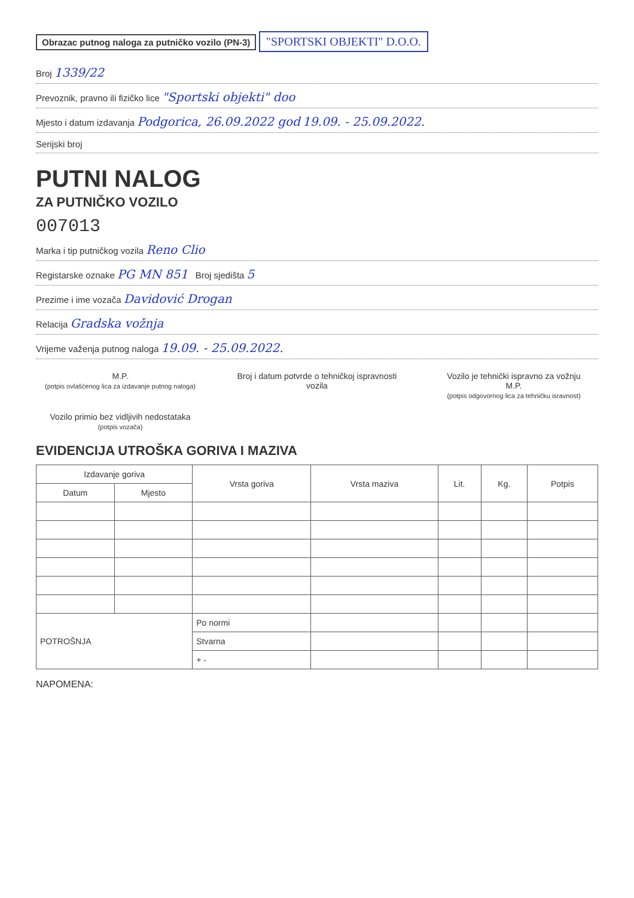Obrazac putnog naloga za putničko vozilo (PN-3)
"SPORTSKI OBJEKTI" D.O.O.
Broj 1339/22
Prevoznik, pravno ili fizičko lice "Sportski objekti" doo
Mjesto i datum izdavanja Podgorica, 26.09.2022 god 19.09. - 25.09.2022.
Serijski broj
PUTNI NALOG
ZA PUTNIČKO VOZILO
007013
Marka i tip putničkog vozila Reno Clio
Registarske oznake PG MN 851 Broj sjedišta 5
Prezime i ime vozača Davidović Drogan
Relacija Gradska vožnja
Vrijeme važenja putnog naloga 19.09. - 25.09.2022.
M.P.
(potpis ovlašćenog lica za izdavanje putnog naloga)
Broj i datum potvrde o tehničkoj ispravnosti vozila
Vozilo je tehnički ispravno za vožnju
M.P.
(potpis odgovornog lica za tehničku isravnost)
Vozilo primio bez vidljivih nedostataka
(potpis vozača)
EVIDENCIJA UTROŠKA GORIVA I MAZIVA
| Izdavanje goriva | | Vrsta goriva | Vrsta maziva | Lit. | Kg. | Potpis |
| --- | --- | --- | --- | --- | --- | --- |
| Datum | Mjesto | | | | | |
| POTROŠNJA | | Po normi | | | | |
| | | Stvarna | | | | |
| | | + - | | | | |
NAPOMENA: